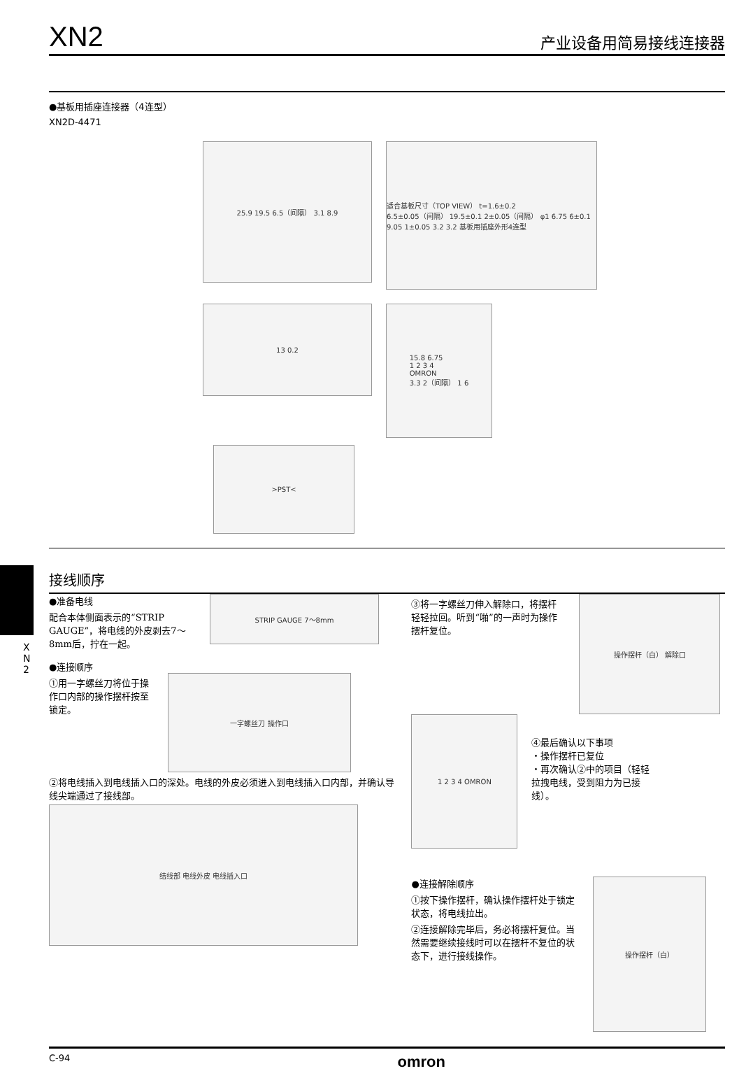XN2 产业设备用简易接线连接器
●基板用插座连接器（4连型）
XN2D-4471
25.9 19.5 6.5（间隔） 3.1 8.9
适合基板尺寸（TOP VIEW） t=1.6±0.2
6.5±0.05（间隔） 19.5±0.1 2±0.05（间隔） φ1 6.75 6±0.1 9.05 1±0.05 3.2 3.2 基板用插座外形4连型
13 0.2
15.8 6.75
1 2 3 4
OMRON
3.3 2（间隔） 1 6
>PST<
X
N
2
接线顺序
●准备电线
配合本体侧面表示的“STRIP GAUGE”，将电线的外皮剥去7～8mm后，拧在一起。
STRIP GAUGE 7～8mm
●连接顺序
①用一字螺丝刀将位于操作口内部的操作摆杆按至锁定。
一字螺丝刀 操作口
②将电线插入到电线插入口的深处。电线的外皮必须进入到电线插入口内部，并确认导线尖端通过了接线部。
结线部 电线外皮 电线插入口
③将一字螺丝刀伸入解除口，将摆杆轻轻拉回。听到“啪”的一声时为操作摆杆复位。
操作摆杆（白） 解除口
1 2 3 4 OMRON
④最后确认以下事项
・操作摆杆已复位
・再次确认②中的项目（轻轻拉拽电线，受到阻力为已接线）。
●连接解除顺序
①按下操作摆杆，确认操作摆杆处于锁定状态，将电线拉出。
②连接解除完毕后，务必将摆杆复位。当然需要继续接线时可以在摆杆不复位的状态下，进行接线操作。
操作摆杆（白）
C-94 omron